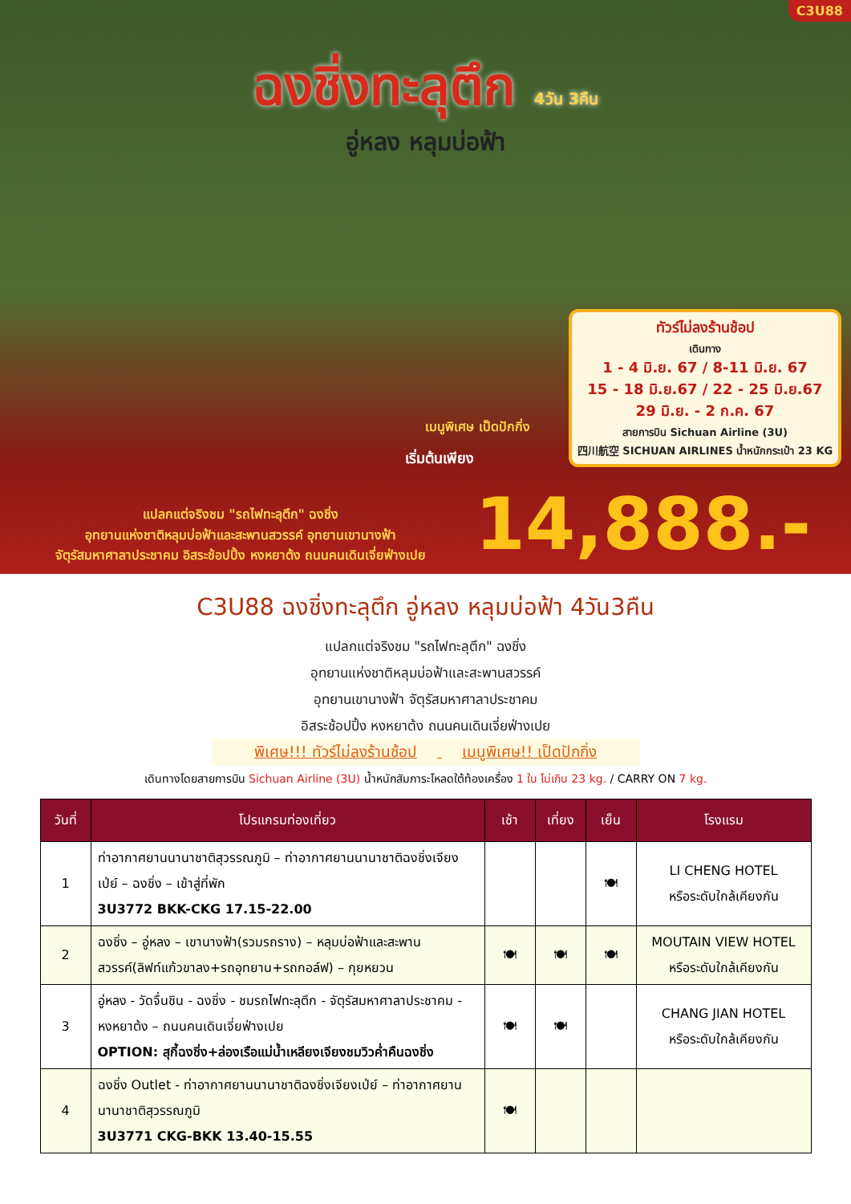C3U88
ฉงชิ่งทะลุตึก 4วัน 3คืน
อู่หลง หลุมบ่อฟ้า
ทัวร์ไม่ลงร้านช้อป
เดินทาง
1 - 4 มิ.ย. 67 / 8-11 มิ.ย. 67
15 - 18 มิ.ย.67 / 22 - 25 มิ.ย.67
29 มิ.ย. - 2 ก.ค. 67
สายการบิน Sichuan Airline (3U)
四川航空 SICHUAN AIRLINES น้ำหนักกระเป๋า 23 KG
เมนูพิเศษ เป็ดปักกิ่ง
เริ่มต้นเพียง
14,888.-
แปลกแต่จริงชม "รถไฟทะลุตึก" ฉงชิ่ง
อุทยานแห่งชาติหลุมบ่อฟ้าและสะพานสวรรค์ อุทยานเขานางฟ้า
จัตุรัสมหาศาลาประชาคม อิสระช้อปปิ้ง หงหยาต้ง ถนนคนเดินเจี่ยฟ่างเปย
C3U88 ฉงชิ่งทะลุตึก อู่หลง หลุมบ่อฟ้า 4วัน3คืน
แปลกแต่จริงชม "รถไฟทะลุตึก" ฉงชิ่ง
อุทยานแห่งชาติหลุมบ่อฟ้าและสะพานสวรรค์
อุทยานเขานางฟ้า จัตุรัสมหาศาลาประชาคม
อิสระช้อปปิ้ง หงหยาต้ง ถนนคนเดินเจี่ยฟ่างเปย
พิเศษ!!! ทัวร์ไม่ลงร้านช้อป เมนูพิเศษ!! เป็ดปักกิ่ง
เดินทางโดยสายการบิน Sichuan Airline (3U) น้ำหนักสัมภาระโหลดใต้ท้องเครื่อง 1 ใบ ไม่เกิน 23 kg. / CARRY ON 7 kg.
| วันที่ | โปรแกรมท่องเที่ยว | เช้า | เที่ยง | เย็น | โรงแรม |
| --- | --- | --- | --- | --- | --- |
| 1 | ท่าอากาศยานนานาชาติสุวรรณภูมิ – ท่าอากาศยานนานาชาติฉงชิ่งเจียงเป่ย์ – ฉงชิ่ง – เข้าสู่ที่พัก 3U3772 BKK-CKG 17.15-22.00 | | | 🍽 | LI CHENG HOTEL หรือระดับใกล้เคียงกัน |
| 2 | ฉงชิ่ง – อู่หลง – เขานางฟ้า(รวมรถราง) – หลุมบ่อฟ้าและสะพานสวรรค์(ลิฟท์แก้วขาลง+รถอุทยาน+รถกอล์ฟ) – กุยหยวน | 🍽 | 🍽 | 🍽 | MOUTAIN VIEW HOTEL หรือระดับใกล้เคียงกัน |
| 3 | อู่หลง - วัดจื่นชิน - ฉงชิ่ง - ชมรถไฟทะลุตึก - จัตุรัสมหาศาลาประชาคม - หงหยาต้ง – ถนนคนเดินเจี่ยฟ่างเปย OPTION: สุกี้ฉงชิ่ง+ล่องเรือแม่น้ำเหลียงเจียงชมวิวค่ำคืนฉงชิ่ง | 🍽 | 🍽 | | CHANG JIAN HOTEL หรือระดับใกล้เคียงกัน |
| 4 | ฉงชิ่ง Outlet - ท่าอากาศยานนานาชาติฉงชิ่งเจียงเป่ย์ – ท่าอากาศยานนานาชาติสุวรรณภูมิ 3U3771 CKG-BKK 13.40-15.55 | 🍽 | | | |